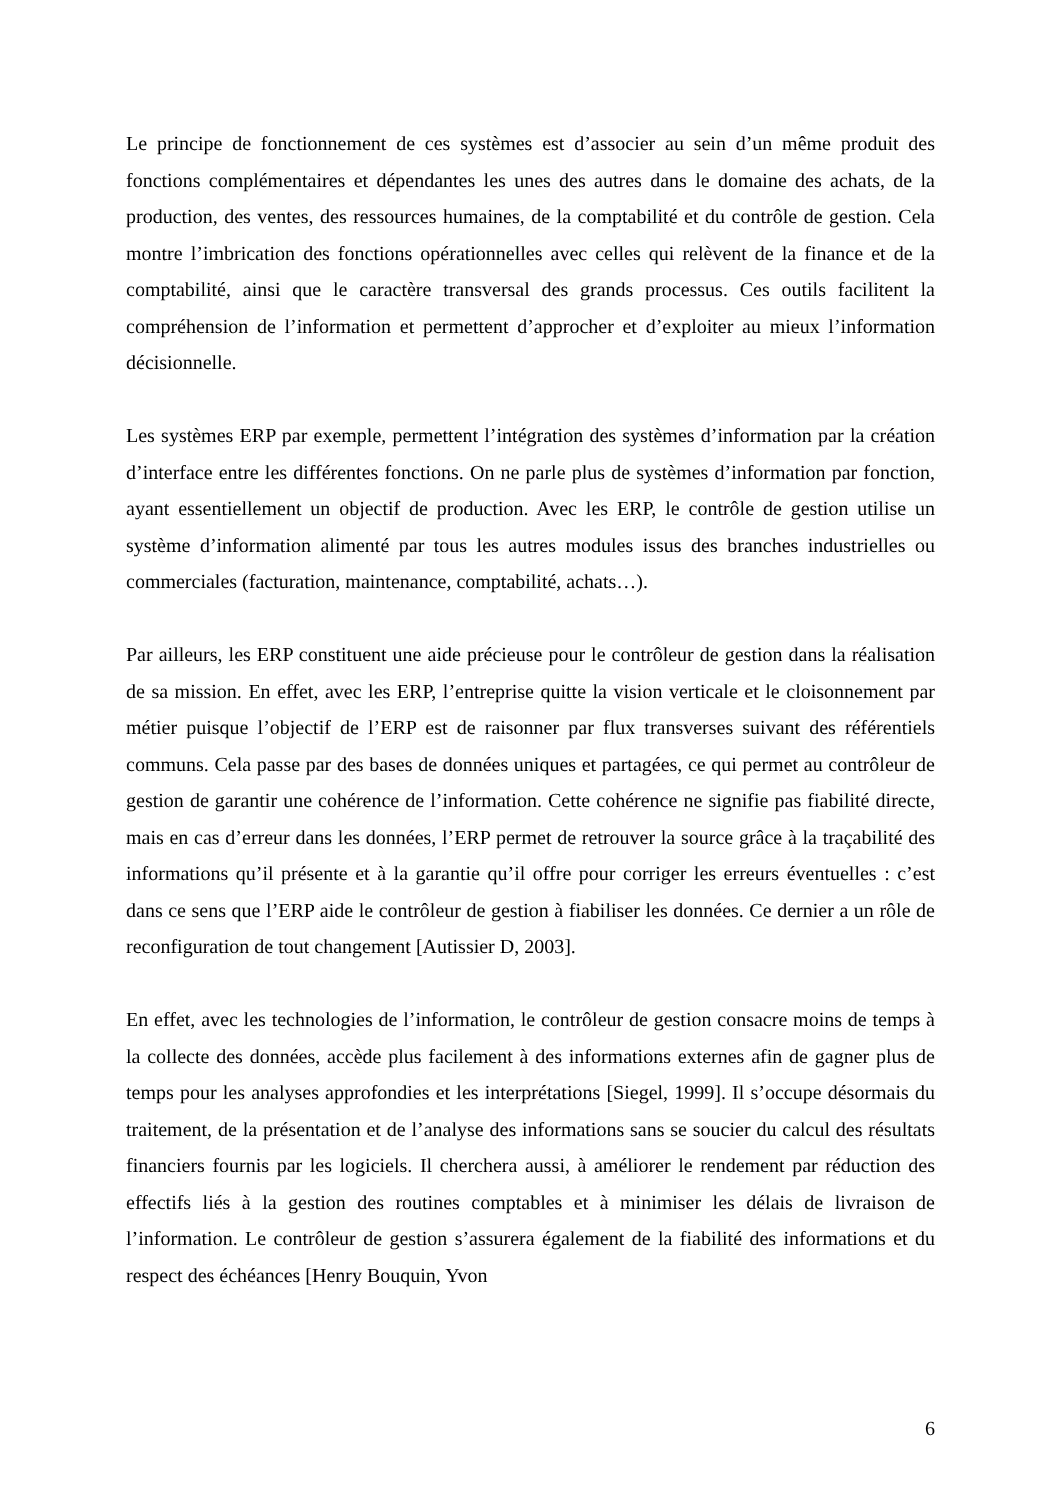Le principe de fonctionnement de ces systèmes est d’associer au sein d’un même produit des fonctions complémentaires et dépendantes les unes des autres dans le domaine des achats, de la production, des ventes, des ressources humaines, de la comptabilité et du contrôle de gestion. Cela montre l’imbrication des fonctions opérationnelles avec celles qui relèvent de la finance et de la comptabilité, ainsi que le caractère transversal des grands processus. Ces outils facilitent la compréhension de l’information et permettent d’approcher et d’exploiter au mieux l’information décisionnelle.
Les systèmes ERP par exemple, permettent l’intégration des systèmes d’information par la création d’interface entre les différentes fonctions. On ne parle plus de systèmes d’information par fonction, ayant essentiellement un objectif de production. Avec les ERP, le contrôle de gestion utilise un système d’information alimenté par tous les autres modules issus des branches industrielles ou commerciales (facturation, maintenance, comptabilité, achats…).
Par ailleurs, les ERP constituent une aide précieuse pour le contrôleur de gestion dans la réalisation de sa mission. En effet, avec les ERP, l’entreprise quitte la vision verticale et le cloisonnement par métier puisque l’objectif de l’ERP est de raisonner par flux transverses suivant des référentiels communs. Cela passe par des bases de données uniques et partagées, ce qui permet au contrôleur de gestion de garantir une cohérence de l’information. Cette cohérence ne signifie pas fiabilité directe, mais en cas d’erreur dans les données, l’ERP permet de retrouver la source grâce à la traçabilité des informations qu’il présente et à la garantie qu’il offre pour corriger les erreurs éventuelles : c’est dans ce sens que l’ERP aide le contrôleur de gestion à fiabiliser les données. Ce dernier a un rôle de reconfiguration de tout changement [Autissier D, 2003].
En effet, avec les technologies de l’information, le contrôleur de gestion consacre moins de temps à la collecte des données, accède plus facilement à des informations externes afin de gagner plus de temps pour les analyses approfondies et les interprétations [Siegel, 1999]. Il s’occupe désormais du traitement, de la présentation et de l’analyse des informations sans se soucier du calcul des résultats financiers fournis par les logiciels. Il cherchera aussi, à améliorer le rendement par réduction des effectifs liés à la gestion des routines comptables et à minimiser les délais de livraison de l’information. Le contrôleur de gestion s’assurera également de la fiabilité des informations et du respect des échéances [Henry Bouquin, Yvon
6